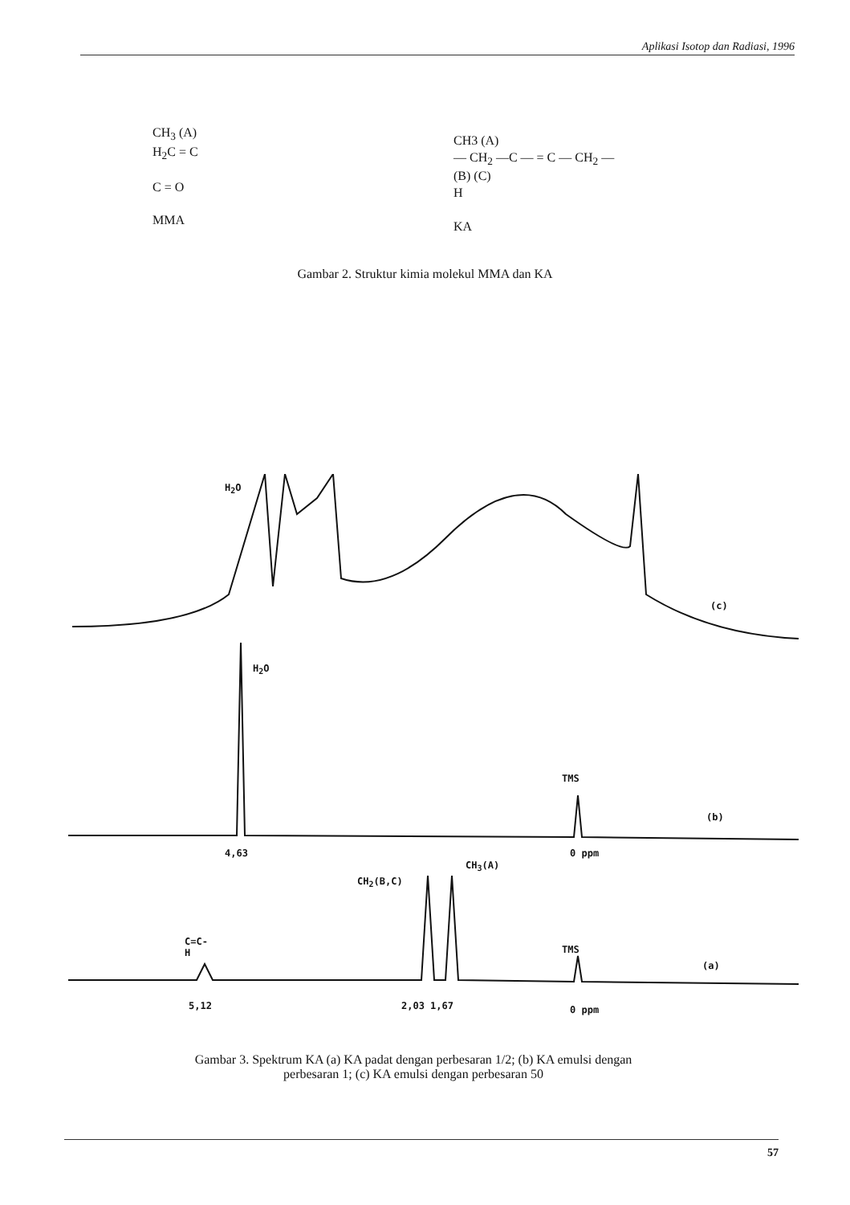Aplikasi Isotop dan Radiasi, 1996
CH<sub>3</sub> (A)
H<sub>2</sub>C = C
C = O
MMA
CH3 (A)
— CH<sub>2</sub> —C — = C — CH<sub>2</sub> —
(B) (C)
H
KA
Gambar 2. Struktur kimia molekul MMA dan KA
H<sub>2</sub>O
(c)
H<sub>2</sub>O
TMS
(b)
4,63 0 ppm
CH<sub>3</sub>(A)
CH<sub>2</sub>(B,C)
C=C-
H
TMS
(a)
5,12 2,03 1,67 0 ppm
Gambar 3. Spektrum KA (a) KA padat dengan perbesaran 1/2; (b) KA emulsi dengan perbesaran 1; (c) KA emulsi dengan perbesaran 50
57